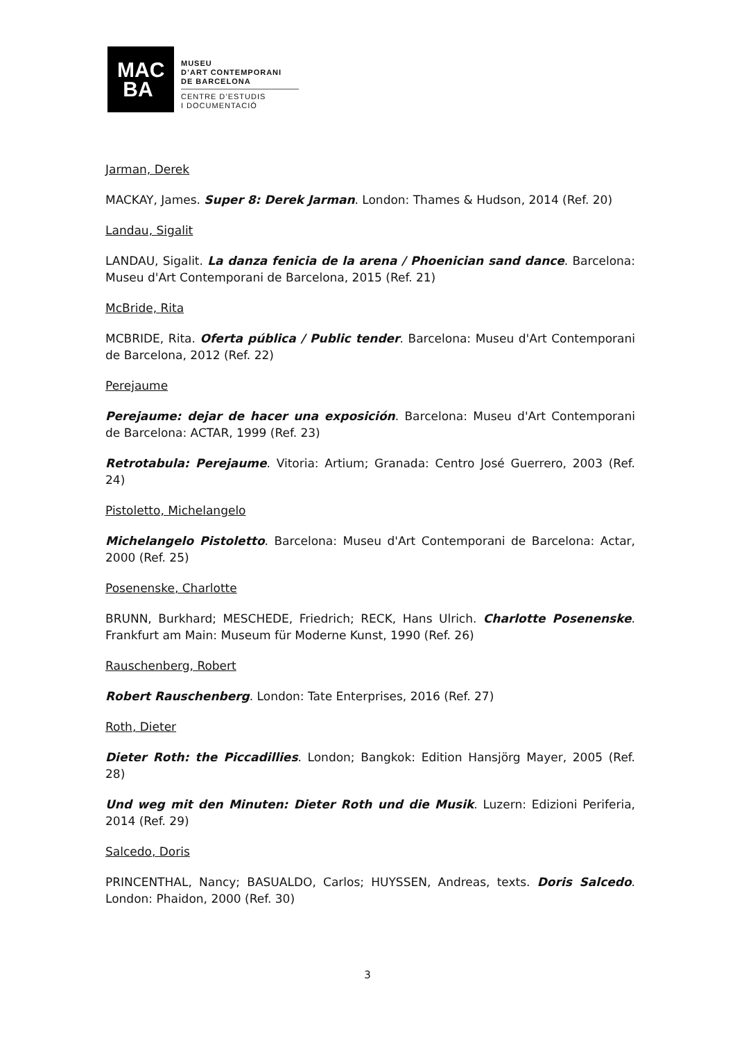MAC
BA
MUSEU
D’ART CONTEMPORANI
DE BARCELONA
CENTRE D’ESTUDIS
I DOCUMENTACIÓ
Jarman, Derek
MACKAY, James. Super 8: Derek Jarman. London: Thames & Hudson, 2014 (Ref. 20)
Landau, Sigalit
LANDAU, Sigalit. La danza fenicia de la arena / Phoenician sand dance. Barcelona: Museu d'Art Contemporani de Barcelona, 2015 (Ref. 21)
McBride, Rita
MCBRIDE, Rita. Oferta pública / Public tender. Barcelona: Museu d'Art Contemporani de Barcelona, 2012 (Ref. 22)
Perejaume
Perejaume: dejar de hacer una exposición. Barcelona: Museu d'Art Contemporani de Barcelona: ACTAR, 1999 (Ref. 23)
Retrotabula: Perejaume. Vitoria: Artium; Granada: Centro José Guerrero, 2003 (Ref. 24)
Pistoletto, Michelangelo
Michelangelo Pistoletto. Barcelona: Museu d'Art Contemporani de Barcelona: Actar, 2000 (Ref. 25)
Posenenske, Charlotte
BRUNN, Burkhard; MESCHEDE, Friedrich; RECK, Hans Ulrich. Charlotte Posenenske. Frankfurt am Main: Museum für Moderne Kunst, 1990 (Ref. 26)
Rauschenberg, Robert
Robert Rauschenberg. London: Tate Enterprises, 2016 (Ref. 27)
Roth, Dieter
Dieter Roth: the Piccadillies. London; Bangkok: Edition Hansjörg Mayer, 2005 (Ref. 28)
Und weg mit den Minuten: Dieter Roth und die Musik. Luzern: Edizioni Periferia, 2014 (Ref. 29)
Salcedo, Doris
PRINCENTHAL, Nancy; BASUALDO, Carlos; HUYSSEN, Andreas, texts. Doris Salcedo. London: Phaidon, 2000 (Ref. 30)
3